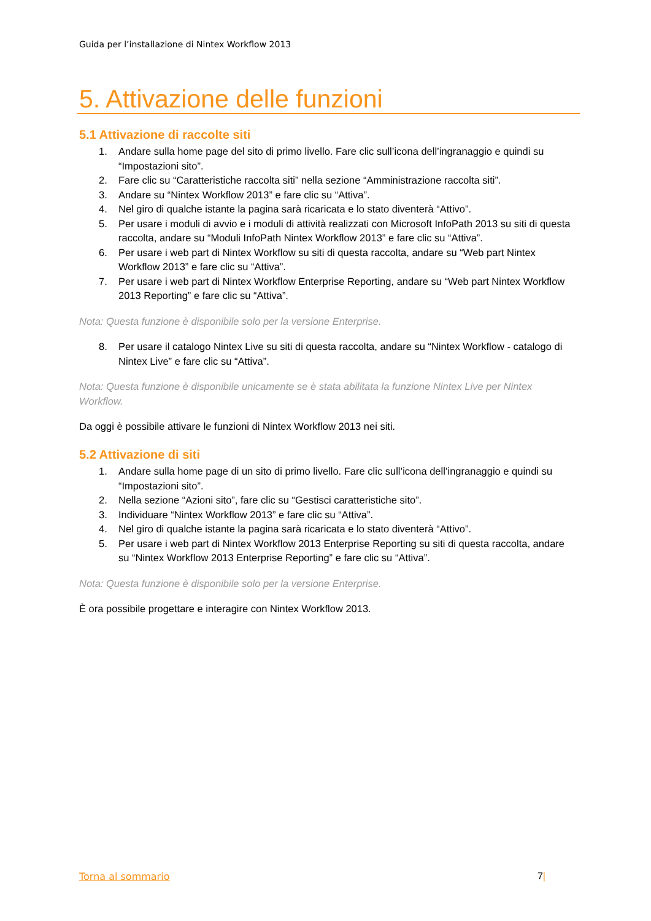Guida per l’installazione di Nintex Workflow 2013
5. Attivazione delle funzioni
5.1 Attivazione di raccolte siti
1. Andare sulla home page del sito di primo livello. Fare clic sull’icona dell’ingranaggio e quindi su “Impostazioni sito”.
2. Fare clic su “Caratteristiche raccolta siti” nella sezione “Amministrazione raccolta siti”.
3. Andare su “Nintex Workflow 2013” e fare clic su “Attiva”.
4. Nel giro di qualche istante la pagina sarà ricaricata e lo stato diventerà “Attivo”.
5. Per usare i moduli di avvio e i moduli di attività realizzati con Microsoft InfoPath 2013 su siti di questa raccolta, andare su “Moduli InfoPath Nintex Workflow 2013” e fare clic su “Attiva”.
6. Per usare i web part di Nintex Workflow su siti di questa raccolta, andare su “Web part Nintex Workflow 2013” e fare clic su “Attiva”.
7. Per usare i web part di Nintex Workflow Enterprise Reporting, andare su “Web part Nintex Workflow 2013 Reporting” e fare clic su “Attiva”.
Nota: Questa funzione è disponibile solo per la versione Enterprise.
8. Per usare il catalogo Nintex Live su siti di questa raccolta, andare su “Nintex Workflow - catalogo di Nintex Live” e fare clic su “Attiva”.
Nota: Questa funzione è disponibile unicamente se è stata abilitata la funzione Nintex Live per Nintex Workflow.
Da oggi è possibile attivare le funzioni di Nintex Workflow 2013 nei siti.
5.2 Attivazione di siti
1. Andare sulla home page di un sito di primo livello. Fare clic sull’icona dell’ingranaggio e quindi su “Impostazioni sito”.
2. Nella sezione “Azioni sito”, fare clic su “Gestisci caratteristiche sito”.
3. Individuare “Nintex Workflow 2013” e fare clic su “Attiva”.
4. Nel giro di qualche istante la pagina sarà ricaricata e lo stato diventerà “Attivo”.
5. Per usare i web part di Nintex Workflow 2013 Enterprise Reporting su siti di questa raccolta, andare su “Nintex Workflow 2013 Enterprise Reporting” e fare clic su “Attiva”.
Nota: Questa funzione è disponibile solo per la versione Enterprise.
È ora possibile progettare e interagire con Nintex Workflow 2013.
Torna al sommario 7|